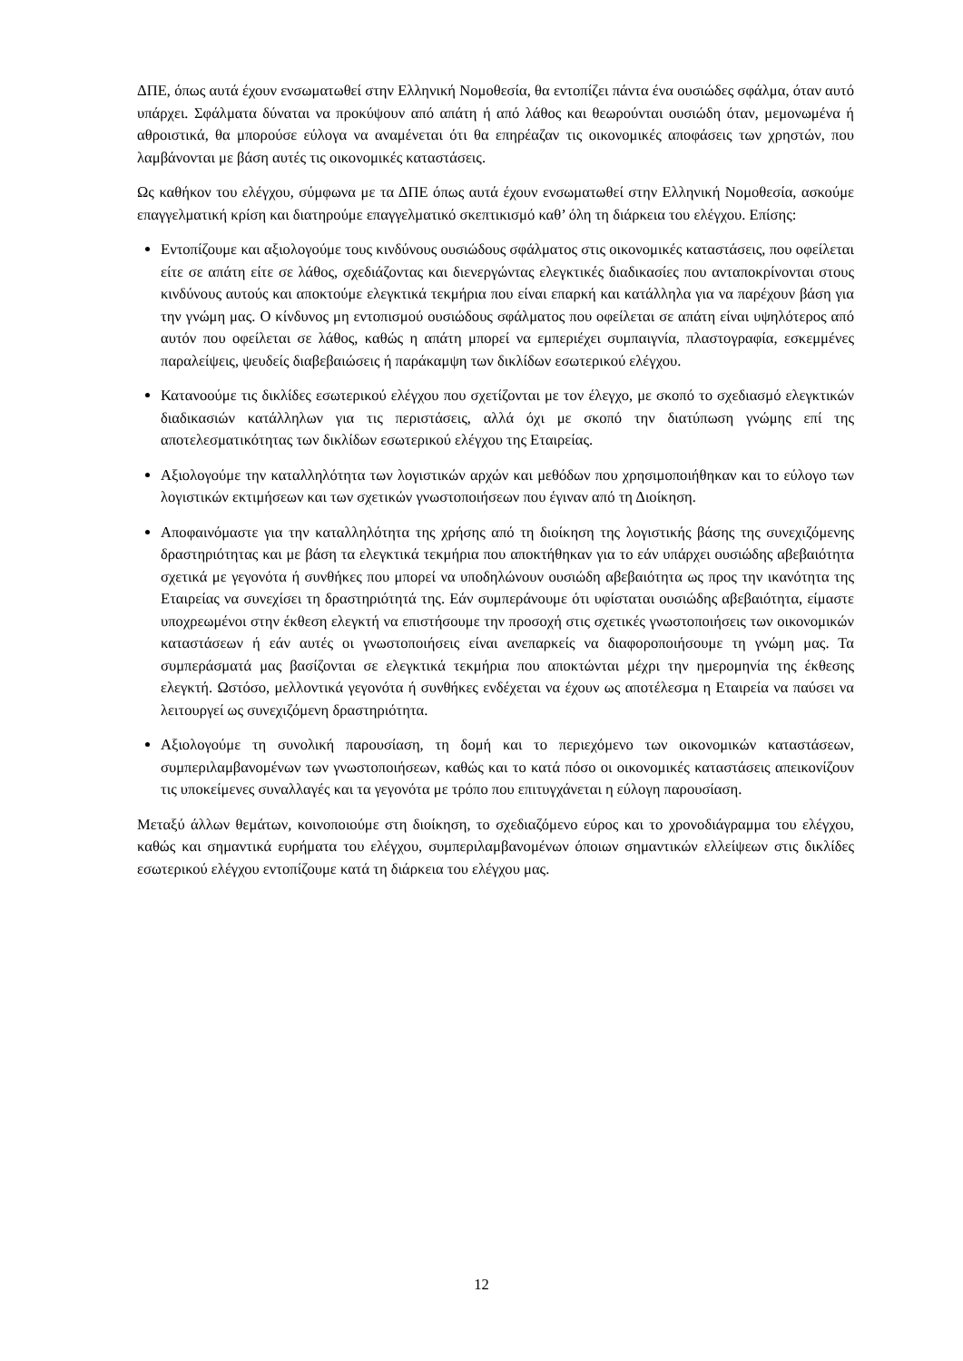ΔΠΕ, όπως αυτά έχουν ενσωματωθεί στην Ελληνική Νομοθεσία, θα εντοπίζει πάντα ένα ουσιώδες σφάλμα, όταν αυτό υπάρχει. Σφάλματα δύναται να προκύψουν από απάτη ή από λάθος και θεωρούνται ουσιώδη όταν, μεμονωμένα ή αθροιστικά, θα μπορούσε εύλογα να αναμένεται ότι θα επηρέαζαν τις οικονομικές αποφάσεις των χρηστών, που λαμβάνονται με βάση αυτές τις οικονομικές καταστάσεις.
Ως καθήκον του ελέγχου, σύμφωνα με τα ΔΠΕ όπως αυτά έχουν ενσωματωθεί στην Ελληνική Νομοθεσία, ασκούμε επαγγελματική κρίση και διατηρούμε επαγγελματικό σκεπτικισμό καθ’ όλη τη διάρκεια του ελέγχου. Επίσης:
Εντοπίζουμε και αξιολογούμε τους κινδύνους ουσιώδους σφάλματος στις οικονομικές καταστάσεις, που οφείλεται είτε σε απάτη είτε σε λάθος, σχεδιάζοντας και διενεργώντας ελεγκτικές διαδικασίες που ανταποκρίνονται στους κινδύνους αυτούς και αποκτούμε ελεγκτικά τεκμήρια που είναι επαρκή και κατάλληλα για να παρέχουν βάση για την γνώμη μας. Ο κίνδυνος μη εντοπισμού ουσιώδους σφάλματος που οφείλεται σε απάτη είναι υψηλότερος από αυτόν που οφείλεται σε λάθος, καθώς η απάτη μπορεί να εμπεριέχει συμπαιγνία, πλαστογραφία, εσκεμμένες παραλείψεις, ψευδείς διαβεβαιώσεις ή παράκαμψη των δικλίδων εσωτερικού ελέγχου.
Κατανοούμε τις δικλίδες εσωτερικού ελέγχου που σχετίζονται με τον έλεγχο, με σκοπό το σχεδιασμό ελεγκτικών διαδικασιών κατάλληλων για τις περιστάσεις, αλλά όχι με σκοπό την διατύπωση γνώμης επί της αποτελεσματικότητας των δικλίδων εσωτερικού ελέγχου της Εταιρείας.
Αξιολογούμε την καταλληλότητα των λογιστικών αρχών και μεθόδων που χρησιμοποιήθηκαν και το εύλογο των λογιστικών εκτιμήσεων και των σχετικών γνωστοποιήσεων που έγιναν από τη Διοίκηση.
Αποφαινόμαστε για την καταλληλότητα της χρήσης από τη διοίκηση της λογιστικής βάσης της συνεχιζόμενης δραστηριότητας και με βάση τα ελεγκτικά τεκμήρια που αποκτήθηκαν για το εάν υπάρχει ουσιώδης αβεβαιότητα σχετικά με γεγονότα ή συνθήκες που μπορεί να υποδηλώνουν ουσιώδη αβεβαιότητα ως προς την ικανότητα της Εταιρείας να συνεχίσει τη δραστηριότητά της. Εάν συμπεράνουμε ότι υφίσταται ουσιώδης αβεβαιότητα, είμαστε υποχρεωμένοι στην έκθεση ελεγκτή να επιστήσουμε την προσοχή στις σχετικές γνωστοποιήσεις των οικονομικών καταστάσεων ή εάν αυτές οι γνωστοποιήσεις είναι ανεπαρκείς να διαφοροποιήσουμε τη γνώμη μας. Τα συμπεράσματά μας βασίζονται σε ελεγκτικά τεκμήρια που αποκτώνται μέχρι την ημερομηνία της έκθεσης ελεγκτή. Ωστόσο, μελλοντικά γεγονότα ή συνθήκες ενδέχεται να έχουν ως αποτέλεσμα η Εταιρεία να παύσει να λειτουργεί ως συνεχιζόμενη δραστηριότητα.
Αξιολογούμε τη συνολική παρουσίαση, τη δομή και το περιεχόμενο των οικονομικών καταστάσεων, συμπεριλαμβανομένων των γνωστοποιήσεων, καθώς και το κατά πόσο οι οικονομικές καταστάσεις απεικονίζουν τις υποκείμενες συναλλαγές και τα γεγονότα με τρόπο που επιτυγχάνεται η εύλογη παρουσίαση.
Μεταξύ άλλων θεμάτων, κοινοποιούμε στη διοίκηση, το σχεδιαζόμενο εύρος και το χρονοδιάγραμμα του ελέγχου, καθώς και σημαντικά ευρήματα του ελέγχου, συμπεριλαμβανομένων όποιων σημαντικών ελλείψεων στις δικλίδες εσωτερικού ελέγχου εντοπίζουμε κατά τη διάρκεια του ελέγχου μας.
12